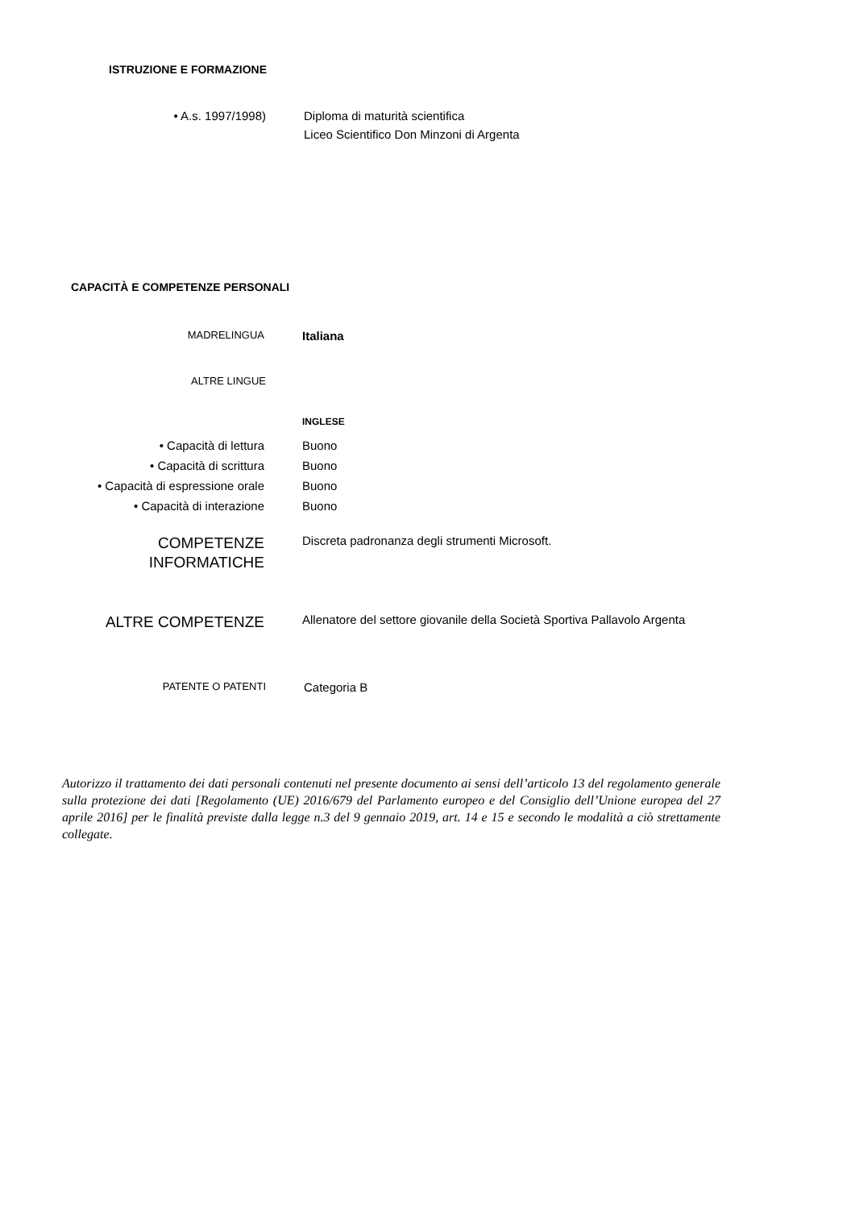ISTRUZIONE E FORMAZIONE
• A.s. 1997/1998) Diploma di maturità scientifica
Liceo Scientifico Don Minzoni di Argenta
CAPACITÀ E COMPETENZE PERSONALI
MADRELINGUA
Italiana
ALTRE LINGUE
INGLESE
• Capacità di lettura
• Capacità di scrittura
• Capacità di espressione orale
• Capacità di interazione
Buono
Buono
Buono
Buono
COMPETENZE
INFORMATICHE
Discreta padronanza degli strumenti Microsoft.
ALTRE COMPETENZE
Allenatore del settore giovanile della Società Sportiva Pallavolo Argenta
PATENTE O PATENTI
Categoria B
Autorizzo il trattamento dei dati personali contenuti nel presente documento ai sensi dell’articolo 13 del regolamento generale sulla protezione dei dati [Regolamento (UE) 2016/679 del Parlamento europeo e del Consiglio dell’Unione europea del 27 aprile 2016] per le finalità previste dalla legge n.3 del 9 gennaio 2019, art. 14 e 15 e secondo le modalità a ciò strettamente collegate.